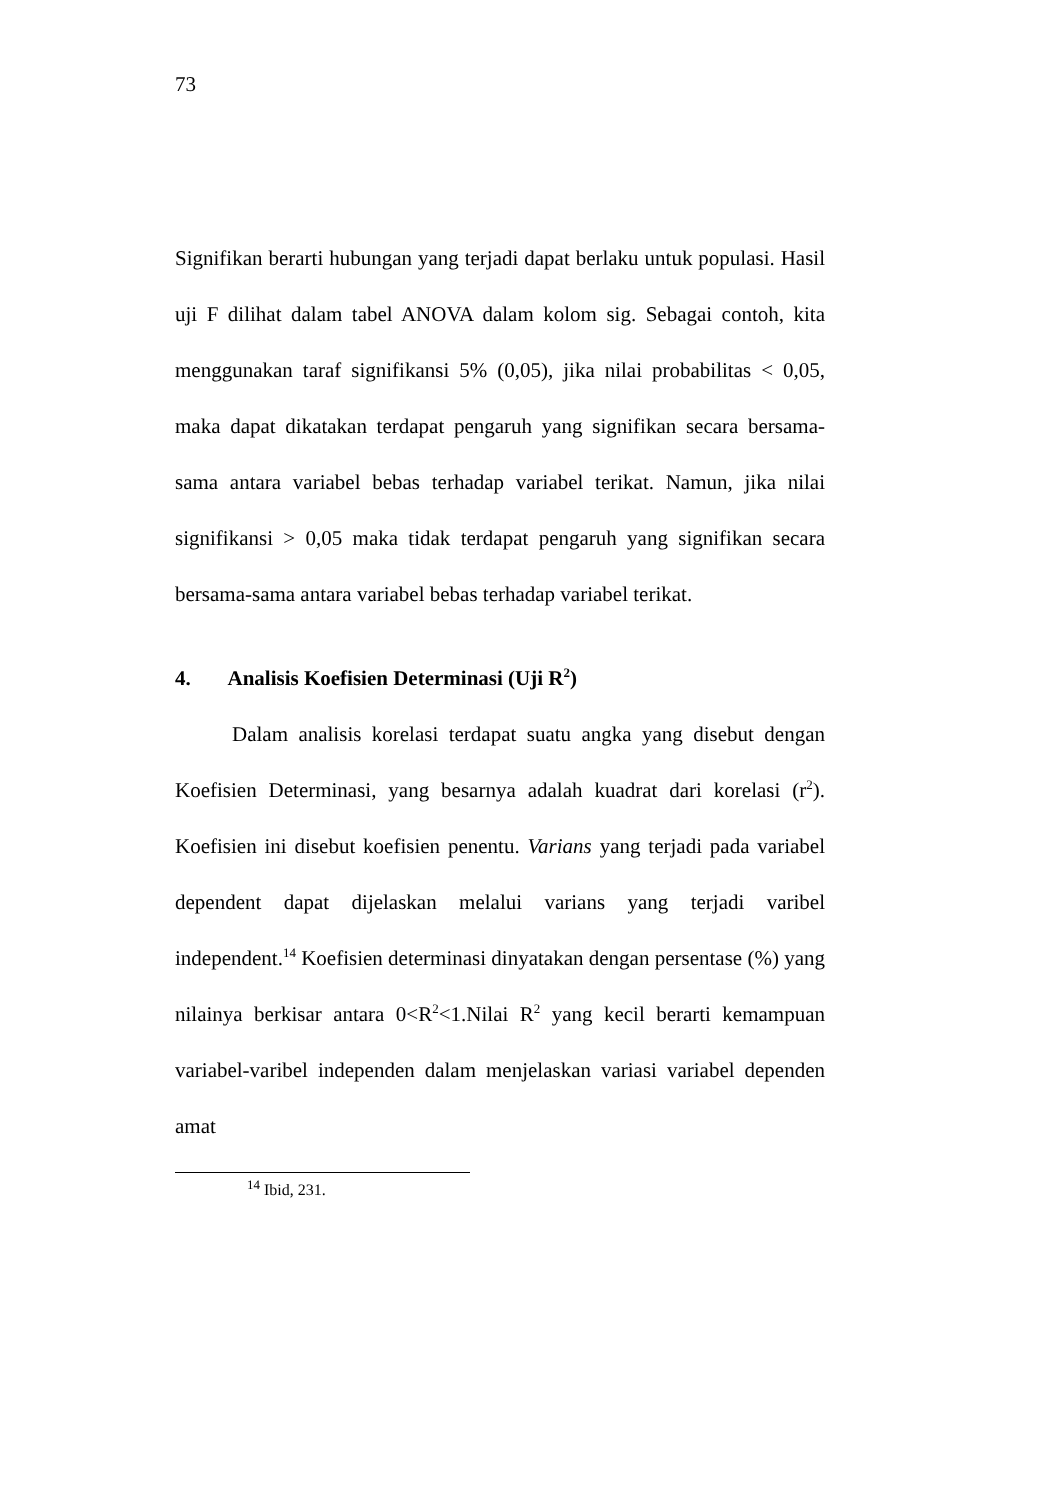73
Signifikan berarti hubungan yang terjadi dapat berlaku untuk populasi. Hasil uji F dilihat dalam tabel ANOVA dalam kolom sig. Sebagai contoh, kita menggunakan taraf signifikansi 5% (0,05), jika nilai probabilitas < 0,05, maka dapat dikatakan terdapat pengaruh yang signifikan secara bersama-sama antara variabel bebas terhadap variabel terikat. Namun, jika nilai signifikansi > 0,05 maka tidak terdapat pengaruh yang signifikan secara bersama-sama antara variabel bebas terhadap variabel terikat.
4. Analisis Koefisien Determinasi (Uji R<sup>2</sup>)
Dalam analisis korelasi terdapat suatu angka yang disebut dengan Koefisien Determinasi, yang besarnya adalah kuadrat dari korelasi (r<sup>2</sup>). Koefisien ini disebut koefisien penentu. Varians yang terjadi pada variabel dependent dapat dijelaskan melalui varians yang terjadi varibel independent.<sup>14</sup> Koefisien determinasi dinyatakan dengan persentase (%) yang nilainya berkisar antara 0<R<sup>2</sup><1.Nilai R<sup>2</sup> yang kecil berarti kemampuan variabel-varibel independen dalam menjelaskan variasi variabel dependen amat
<sup>14</sup> Ibid, 231.